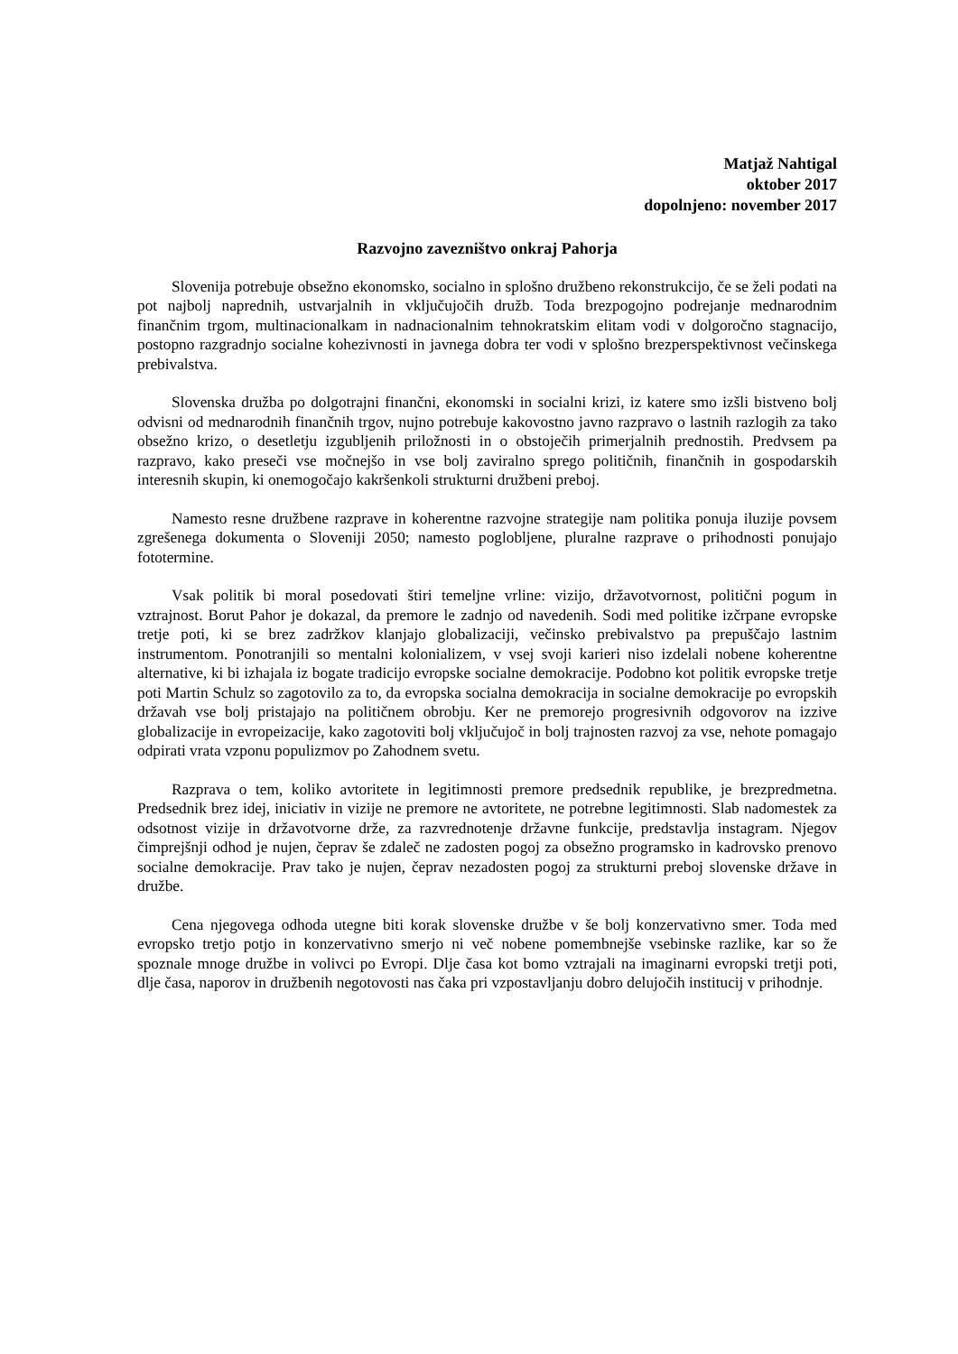Matjaž Nahtigal
oktober 2017
dopolnjeno: november 2017
Razvojno zavezništvo onkraj Pahorja
Slovenija potrebuje obsežno ekonomsko, socialno in splošno družbeno rekonstrukcijo, če se želi podati na pot najbolj naprednih, ustvarjalnih in vključujočih družb. Toda brezpogojno podrejanje mednarodnim finančnim trgom, multinacionalkam in nadnacionalnim tehnokratskim elitam vodi v dolgoročno stagnacijo, postopno razgradnjo socialne kohezivnosti in javnega dobra ter vodi v splošno brezperspektivnost večinskega prebivalstva.
Slovenska družba po dolgotrajni finančni, ekonomski in socialni krizi, iz katere smo izšli bistveno bolj odvisni od mednarodnih finančnih trgov, nujno potrebuje kakovostno javno razpravo o lastnih razlogih za tako obsežno krizo, o desetletju izgubljenih priložnosti in o obstoječih primerjalnih prednostih. Predvsem pa razpravo, kako preseči vse močnejšo in vse bolj zaviralno sprego političnih, finančnih in gospodarskih interesnih skupin, ki onemogočajo kakršenkoli strukturni družbeni preboj.
Namesto resne družbene razprave in koherentne razvojne strategije nam politika ponuja iluzije povsem zgrešenega dokumenta o Sloveniji 2050; namesto poglobljene, pluralne razprave o prihodnosti ponujajo fototermine.
Vsak politik bi moral posedovati štiri temeljne vrline: vizijo, državotvornost, politični pogum in vztrajnost. Borut Pahor je dokazal, da premore le zadnjo od navedenih. Sodi med politike izčrpane evropske tretje poti, ki se brez zadržkov klanjajo globalizaciji, večinsko prebivalstvo pa prepuščajo lastnim instrumentom. Ponotranjili so mentalni kolonializem, v vsej svoji karieri niso izdelali nobene koherentne alternative, ki bi izhajala iz bogate tradicijo evropske socialne demokracije. Podobno kot politik evropske tretje poti Martin Schulz so zagotovilo za to, da evropska socialna demokracija in socialne demokracije po evropskih državah vse bolj pristajajo na političnem obrobju. Ker ne premorejo progresivnih odgovorov na izzive globalizacije in evropeizacije, kako zagotoviti bolj vključujoč in bolj trajnosten razvoj za vse, nehote pomagajo odpirati vrata vzponu populizmov po Zahodnem svetu.
Razprava o tem, koliko avtoritete in legitimnosti premore predsednik republike, je brezpredmetna. Predsednik brez idej, iniciativ in vizije ne premore ne avtoritete, ne potrebne legitimnosti. Slab nadomestek za odsotnost vizije in državotvorne drže, za razvrednotenje državne funkcije, predstavlja instagram. Njegov čimprejšnji odhod je nujen, čeprav še zdaleč ne zadosten pogoj za obsežno programsko in kadrovsko prenovo socialne demokracije. Prav tako je nujen, čeprav nezadosten pogoj za strukturni preboj slovenske države in družbe.
Cena njegovega odhoda utegne biti korak slovenske družbe v še bolj konzervativno smer. Toda med evropsko tretjo potjo in konzervativno smerjo ni več nobene pomembnejše vsebinske razlike, kar so že spoznale mnoge družbe in volivci po Evropi. Dlje časa kot bomo vztrajali na imaginarni evropski tretji poti, dlje časa, naporov in družbenih negotovosti nas čaka pri vzpostavljanju dobro delujočih institucij v prihodnje.